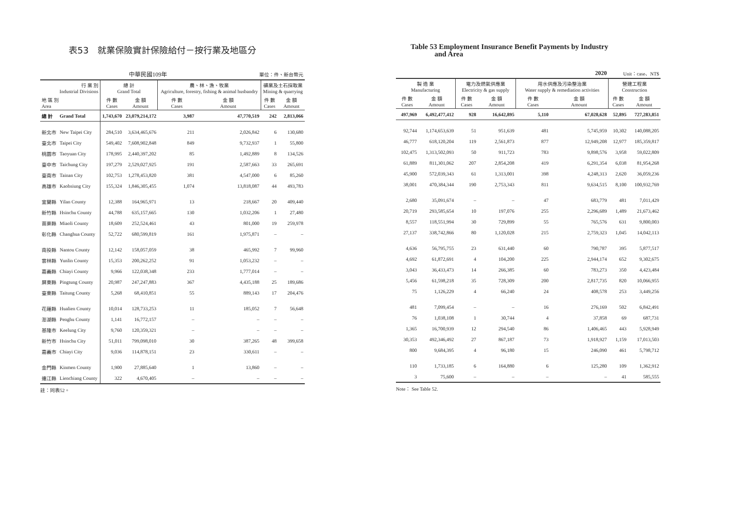表53　就業保險實計保險給付－按行業及地區分
| | | 中華民國109年 | | | 單位：件、新台幣元 | | |
| --- | --- | --- | --- | --- | --- | --- | --- |
| 行 業 別 Industrial Divisions | | 總 計 Grand Total | | 農、林、漁、牧業 Agriculture, forestry, fishing & animal husbandry | | 礦業及土石採取業 Mining & quarrying | |
| 地 區 別 Area | | 件 數 Cases | 金 額 Amount | 件 數 Cases | 金 額 Amount | 件 數 Cases | 金 額 Amount |
| 總 計 | Grand Total | 1,743,670 | 23,079,214,172 | 3,987 | 47,770,519 | 242 | 2,813,066 |
| 新北市 | New Taipei City | 284,510 | 3,634,465,676 | 211 | 2,026,842 | 6 | 130,680 |
| 臺北市 | Taipei City | 549,402 | 7,608,902,848 | 849 | 9,732,937 | 1 | 55,800 |
| 桃園市 | Taoyuan City | 178,995 | 2,440,397,202 | 85 | 1,492,889 | 8 | 134,526 |
| 臺中市 | Taichung City | 197,279 | 2,529,027,925 | 191 | 2,587,663 | 33 | 265,691 |
| 臺南市 | Tainan City | 102,753 | 1,278,453,820 | 381 | 4,547,000 | 6 | 85,260 |
| 高雄市 | Kaohsiung City | 155,324 | 1,846,305,455 | 1,074 | 13,818,087 | 44 | 493,783 |
| 宜蘭縣 | Yilan County | 12,388 | 164,965,971 | 13 | 218,667 | 20 | 409,440 |
| 新竹縣 | Hsinchu County | 44,788 | 635,157,665 | 130 | 1,032,206 | 1 | 27,480 |
| 苗栗縣 | Miaoli County | 18,609 | 252,524,461 | 43 | 801,000 | 19 | 259,978 |
| 彰化縣 | Changhua County | 52,722 | 680,599,819 | 161 | 1,975,871 | – | – |
| 南投縣 | Nantou County | 12,142 | 158,057,059 | 38 | 465,992 | 7 | 99,960 |
| 雲林縣 | Yunlin County | 15,353 | 200,262,252 | 91 | 1,053,232 | – | – |
| 嘉義縣 | Chiayi County | 9,966 | 122,038,348 | 233 | 1,777,014 | – | – |
| 屏東縣 | Pingtung County | 20,987 | 247,247,883 | 367 | 4,435,188 | 25 | 189,686 |
| 臺東縣 | Taitung County | 5,268 | 68,410,851 | 55 | 889,143 | 17 | 204,476 |
| 花蓮縣 | Hualien County | 10,014 | 128,733,253 | 11 | 185,052 | 7 | 56,648 |
| 澎湖縣 | Penghu County | 1,141 | 16,772,157 | – | – | – | – |
| 基隆市 | Keelung City | 9,760 | 120,359,321 | – | – | – | – |
| 新竹市 | Hsinchu City | 51,011 | 799,098,010 | 30 | 387,265 | 48 | 399,658 |
| 嘉義市 | Chiayi City | 9,036 | 114,878,151 | 23 | 330,611 | – | – |
| 金門縣 | Kinmen County | 1,900 | 27,885,640 | 1 | 13,860 | – | – |
| 連江縣 | Lienchiang County | 322 | 4,670,405 | – | – | – | – |
註：同表52。
Table 53 Employment Insurance Benefit Payments by Industry
and Area
| 2020 | | | | | | Unit：case、NT$ | |
| --- | --- | --- | --- | --- | --- | --- | --- |
| 製 造 業 Manufacturing | | 電力及燃氣供應業 Electricity & gas supply | | 用水供應及污染整治業 Water supply & remediation activities | | 營建工程業 Construction | |
| 件 數 Cases | 金 額 Amount | 件 數 Cases | 金 額 Amount | 件 數 Cases | 金 額 Amount | 件 數 Cases | 金 額 Amount |
| 497,969 | 6,492,477,412 | 928 | 16,642,895 | 5,110 | 67,028,628 | 52,895 | 727,283,851 |
| 92,744 | 1,174,653,639 | 51 | 951,639 | 481 | 5,745,959 | 10,302 | 140,088,205 |
| 46,777 | 618,120,204 | 119 | 2,561,873 | 877 | 12,949,208 | 12,977 | 185,359,817 |
| 102,475 | 1,313,502,093 | 50 | 911,723 | 783 | 9,898,576 | 3,958 | 59,022,809 |
| 61,889 | 811,301,062 | 207 | 2,854,208 | 419 | 6,291,354 | 6,038 | 81,954,268 |
| 45,900 | 572,039,343 | 61 | 1,313,001 | 398 | 4,248,313 | 2,620 | 36,059,236 |
| 38,001 | 470,384,344 | 190 | 2,753,343 | 811 | 9,634,515 | 8,100 | 100,932,769 |
| 2,680 | 35,091,674 | – | – | 47 | 683,779 | 481 | 7,011,429 |
| 20,719 | 293,585,654 | 10 | 197,076 | 255 | 2,296,689 | 1,489 | 21,673,462 |
| 8,557 | 118,551,994 | 30 | 729,899 | 55 | 765,576 | 631 | 9,800,003 |
| 27,137 | 338,742,866 | 80 | 1,120,028 | 215 | 2,759,323 | 1,045 | 14,042,113 |
| 4,636 | 56,795,755 | 23 | 631,440 | 60 | 790,787 | 395 | 5,877,517 |
| 4,692 | 61,872,691 | 4 | 104,200 | 225 | 2,944,174 | 652 | 9,302,675 |
| 3,043 | 36,433,473 | 14 | 266,385 | 60 | 783,273 | 350 | 4,423,484 |
| 5,456 | 61,598,218 | 35 | 728,309 | 200 | 2,817,735 | 820 | 10,066,955 |
| 75 | 1,126,229 | 4 | 66,240 | 24 | 408,578 | 253 | 3,449,256 |
| 481 | 7,099,454 | – | – | 16 | 276,169 | 502 | 6,842,491 |
| 76 | 1,038,108 | 1 | 30,744 | 4 | 37,858 | 69 | 687,731 |
| 1,365 | 16,700,939 | 12 | 294,540 | 86 | 1,406,465 | 443 | 5,928,949 |
| 30,353 | 492,346,492 | 27 | 867,187 | 73 | 1,918,927 | 1,159 | 17,013,503 |
| 800 | 9,684,395 | 4 | 96,180 | 15 | 246,090 | 461 | 5,798,712 |
| 110 | 1,733,185 | 6 | 164,880 | 6 | 125,280 | 109 | 1,362,912 |
| 3 | 75,600 | – | – | – | – | 41 | 585,555 |
Note： See Table 52.